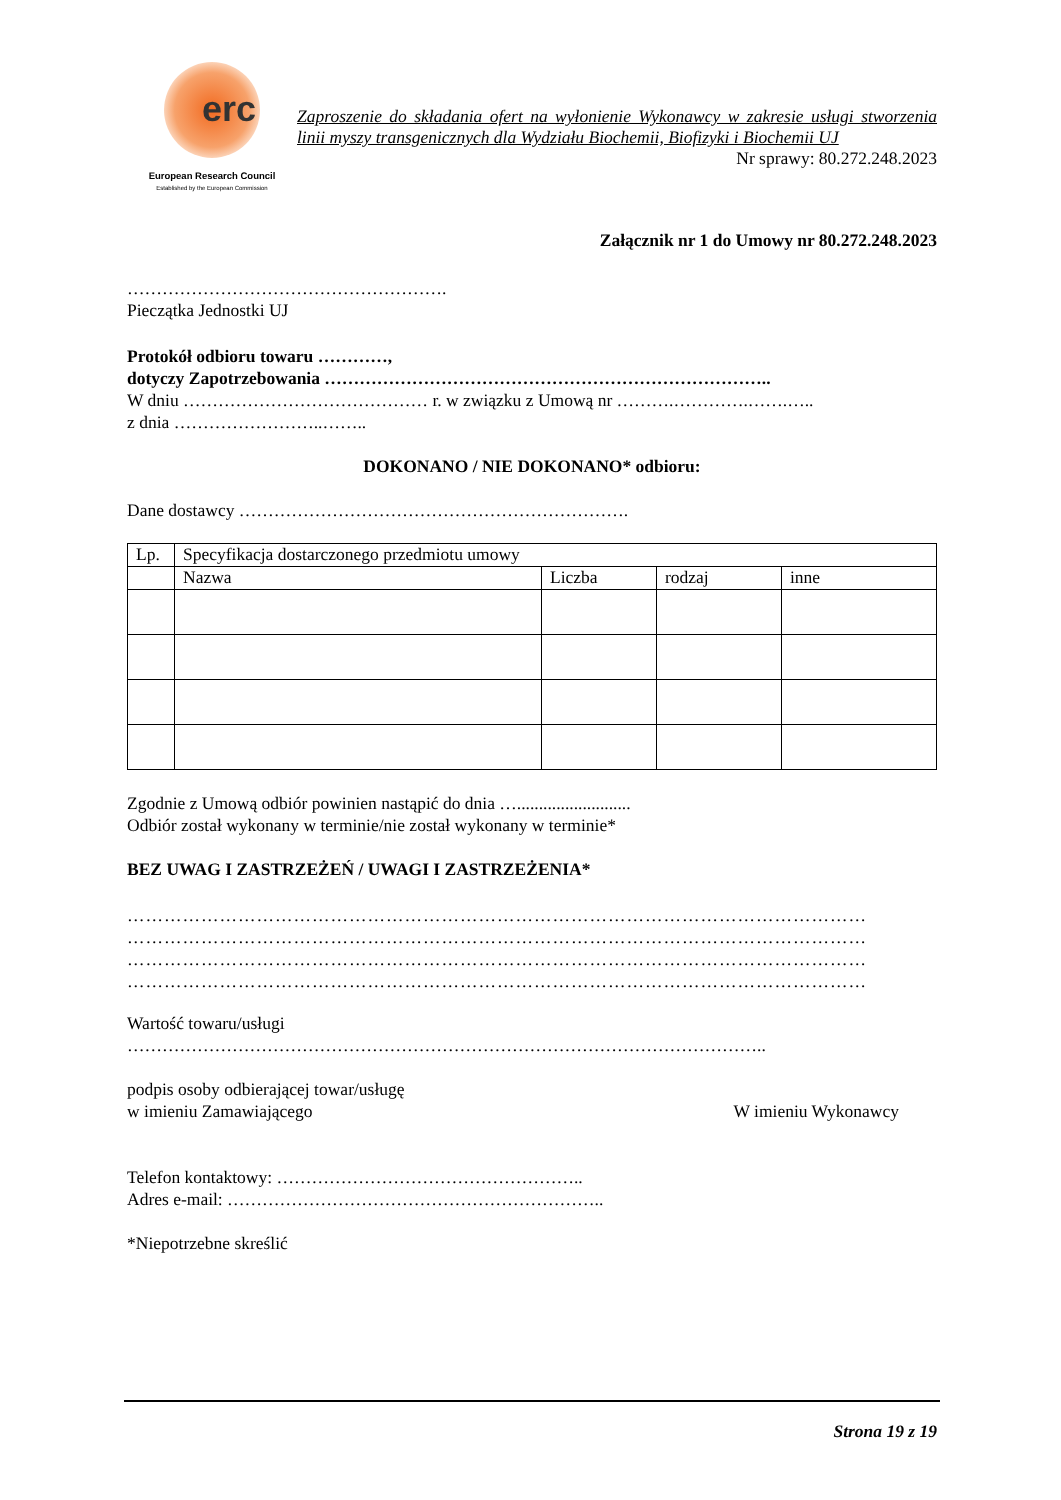erc
European Research Council
Established by the European Commission
Zaproszenie do składania ofert na wyłonienie Wykonawcy w zakresie usługi stworzenia linii myszy transgenicznych dla Wydziału Biochemii, Biofizyki i Biochemii UJ
Nr sprawy: 80.272.248.2023
Załącznik nr 1 do Umowy nr 80.272.248.2023
……………………………………………….
Pieczątka Jednostki UJ
Protokół odbioru towaru …………,
dotyczy Zapotrzebowania …………………………………………………………………..
W dniu …………………………………… r. w związku z Umową nr ……….………….…….…..
z dnia ……………………..……..
DOKONANO / NIE DOKONANO* odbioru:
Dane dostawcy ………………………………………………………….
| Lp. | Specyfikacja dostarczonego przedmiotu umowy | | | |
| | Nazwa | Liczba | rodzaj | inne |
Zgodnie z Umową odbiór powinien nastąpić do dnia …..........................
Odbiór został wykonany w terminie/nie został wykonany w terminie*
BEZ UWAG I ZASTRZEŻEŃ / UWAGI I ZASTRZEŻENIA*
…………………………………………………………………………………………………………
…………………………………………………………………………………………………………
…………………………………………………………………………………………………………
…………………………………………………………………………………………………………
Wartość towaru/usługi
………………………………………………………………………………………………..
podpis osoby odbierającej towar/usługę
w imieniu Zamawiającego W imieniu Wykonawcy
Telefon kontaktowy: ……………………………………………..
Adres e-mail: ………………………………………………………..
*Niepotrzebne skreślić
Strona 19 z 19